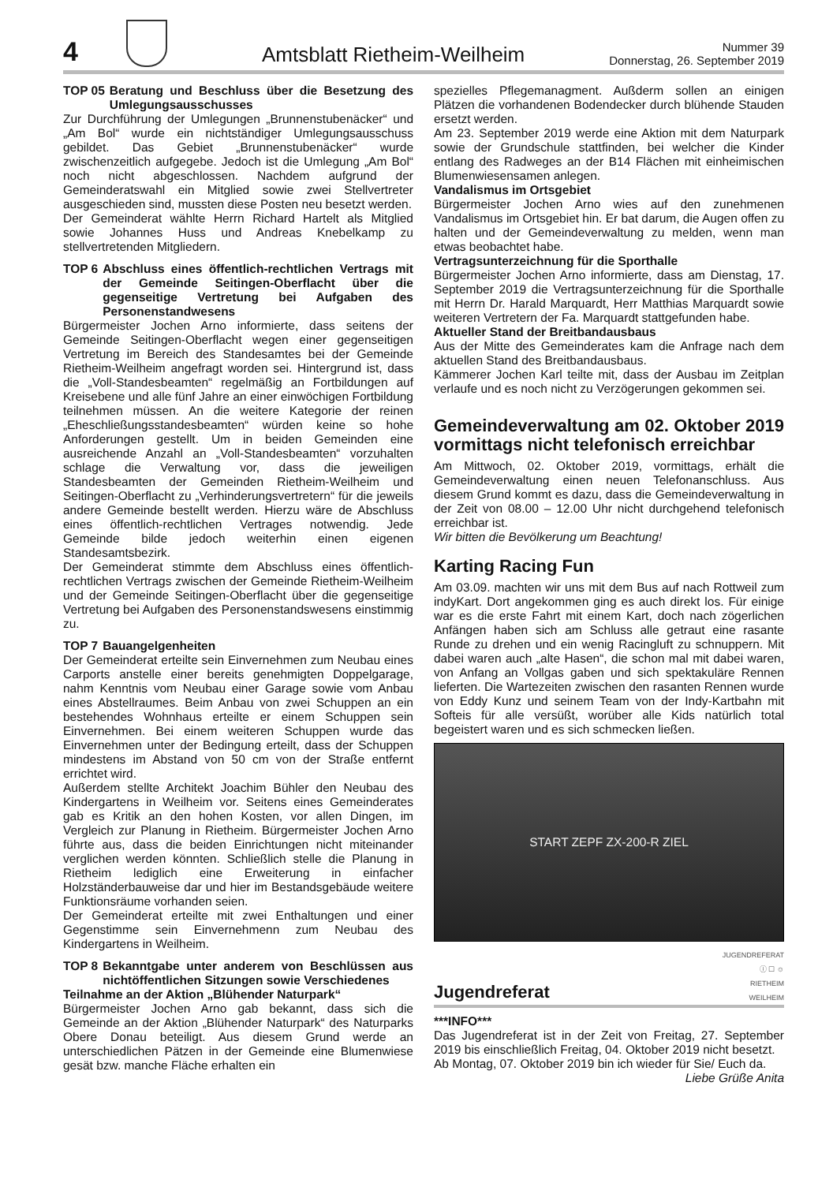4
Amtsblatt Rietheim-Weilheim
Nummer 39
Donnerstag, 26. September 2019
TOP 05 Beratung und Beschluss über die Besetzung des Umlegungsausschusses
Zur Durchführung der Umlegungen „Brunnenstubenäcker“ und „Am Bol“ wurde ein nichtständiger Umlegungsausschuss gebildet. Das Gebiet „Brunnenstubenäcker“ wurde zwischenzeitlich aufgegebe. Jedoch ist die Umlegung „Am Bol“ noch nicht abgeschlossen. Nachdem aufgrund der Gemeinderatswahl ein Mitglied sowie zwei Stellvertreter ausgeschieden sind, mussten diese Posten neu besetzt werden.
Der Gemeinderat wählte Herrn Richard Hartelt als Mitglied sowie Johannes Huss und Andreas Knebelkamp zu stellvertretenden Mitgliedern.
TOP 6 Abschluss eines öffentlich-rechtlichen Vertrags mit der Gemeinde Seitingen-Oberflacht über die gegenseitige Vertretung bei Aufgaben des Personenstandwesens
Bürgermeister Jochen Arno informierte, dass seitens der Gemeinde Seitingen-Oberflacht wegen einer gegenseitigen Vertretung im Bereich des Standesamtes bei der Gemeinde Rietheim-Weilheim angefragt worden sei. Hintergrund ist, dass die „Voll-Standesbeamten“ regelmäßig an Fortbildungen auf Kreisebene und alle fünf Jahre an einer einwöchigen Fortbildung teilnehmen müssen. An die weitere Kategorie der reinen „Eheschließungsstandesbeamten“ würden keine so hohe Anforderungen gestellt. Um in beiden Gemeinden eine ausreichende Anzahl an „Voll-Standesbeamten“ vorzuhalten schlage die Verwaltung vor, dass die jeweiligen Standesbeamten der Gemeinden Rietheim-Weilheim und Seitingen-Oberflacht zu „Verhinderungsvertretern“ für die jeweils andere Gemeinde bestellt werden. Hierzu wäre de Abschluss eines öffentlich-rechtlichen Vertrages notwendig. Jede Gemeinde bilde jedoch weiterhin einen eigenen Standesamtsbezirk.
Der Gemeinderat stimmte dem Abschluss eines öffentlich-rechtlichen Vertrags zwischen der Gemeinde Rietheim-Weilheim und der Gemeinde Seitingen-Oberflacht über die gegenseitige Vertretung bei Aufgaben des Personenstandswesens einstimmig zu.
TOP 7 Bauangelgenheiten
Der Gemeinderat erteilte sein Einvernehmen zum Neubau eines Carports anstelle einer bereits genehmigten Doppelgarage, nahm Kenntnis vom Neubau einer Garage sowie vom Anbau eines Abstellraumes. Beim Anbau von zwei Schuppen an ein bestehendes Wohnhaus erteilte er einem Schuppen sein Einvernehmen. Bei einem weiteren Schuppen wurde das Einvernehmen unter der Bedingung erteilt, dass der Schuppen mindestens im Abstand von 50 cm von der Straße entfernt errichtet wird.
Außerdem stellte Architekt Joachim Bühler den Neubau des Kindergartens in Weilheim vor. Seitens eines Gemeinderates gab es Kritik an den hohen Kosten, vor allen Dingen, im Vergleich zur Planung in Rietheim. Bürgermeister Jochen Arno führte aus, dass die beiden Einrichtungen nicht miteinander verglichen werden könnten. Schließlich stelle die Planung in Rietheim lediglich eine Erweiterung in einfacher Holzständerbauweise dar und hier im Bestandsgebäude weitere Funktionsräume vorhanden seien.
Der Gemeinderat erteilte mit zwei Enthaltungen und einer Gegenstimme sein Einvernehmenn zum Neubau des Kindergartens in Weilheim.
TOP 8 Bekanntgabe unter anderem von Beschlüssen aus nichtöffentlichen Sitzungen sowie Verschiedenes
Teilnahme an der Aktion „Blühender Naturpark“
Bürgermeister Jochen Arno gab bekannt, dass sich die Gemeinde an der Aktion „Blühender Naturpark“ des Naturparks Obere Donau beteiligt. Aus diesem Grund werde an unterschiedlichen Pätzen in der Gemeinde eine Blumenwiese gesät bzw. manche Fläche erhalten ein
spezielles Pflegemanagment. Außderm sollen an einigen Plätzen die vorhandenen Bodendecker durch blühende Stauden ersetzt werden.
Am 23. September 2019 werde eine Aktion mit dem Naturpark sowie der Grundschule stattfinden, bei welcher die Kinder entlang des Radweges an der B14 Flächen mit einheimischen Blumenwiesensamen anlegen.
Vandalismus im Ortsgebiet
Bürgermeister Jochen Arno wies auf den zunehmenen Vandalismus im Ortsgebiet hin. Er bat darum, die Augen offen zu halten und der Gemeindeverwaltung zu melden, wenn man etwas beobachtet habe.
Vertragsunterzeichnung für die Sporthalle
Bürgermeister Jochen Arno informierte, dass am Dienstag, 17. September 2019 die Vertragsunterzeichnung für die Sporthalle mit Herrn Dr. Harald Marquardt, Herr Matthias Marquardt sowie weiteren Vertretern der Fa. Marquardt stattgefunden habe.
Aktueller Stand der Breitbandausbaus
Aus der Mitte des Gemeinderates kam die Anfrage nach dem aktuellen Stand des Breitbandausbaus.
Kämmerer Jochen Karl teilte mit, dass der Ausbau im Zeitplan verlaufe und es noch nicht zu Verzögerungen gekommen sei.
Gemeindeverwaltung am 02. Oktober 2019 vormittags nicht telefonisch erreichbar
Am Mittwoch, 02. Oktober 2019, vormittags, erhält die Gemeindeverwaltung einen neuen Telefonanschluss. Aus diesem Grund kommt es dazu, dass die Gemeindeverwaltung in der Zeit von 08.00 – 12.00 Uhr nicht durchgehend telefonisch erreichbar ist.
Wir bitten die Bevölkerung um Beachtung!
Karting Racing Fun
Am 03.09. machten wir uns mit dem Bus auf nach Rottweil zum indyKart. Dort angekommen ging es auch direkt los. Für einige war es die erste Fahrt mit einem Kart, doch nach zögerlichen Anfängen haben sich am Schluss alle getraut eine rasante Runde zu drehen und ein wenig Racingluft zu schnuppern. Mit dabei waren auch „alte Hasen“, die schon mal mit dabei waren, von Anfang an Vollgas gaben und sich spektakuläre Rennen lieferten. Die Wartezeiten zwischen den rasanten Rennen wurde von Eddy Kunz und seinem Team von der Indy-Kartbahn mit Softeis für alle versüßt, worüber alle Kids natürlich total begeistert waren und es sich schmecken ließen.
START ZEPF ZX-200-R ZIEL
Jugendreferat
JUGENDREFERAT
ⓘ ☐ ☺
RIETHEIM
WEILHEIM
***INFO***
Das Jugendreferat ist in der Zeit von Freitag, 27. September 2019 bis einschließlich Freitag, 04. Oktober 2019 nicht besetzt.
Ab Montag, 07. Oktober 2019 bin ich wieder für Sie/ Euch da. Liebe Grüße Anita